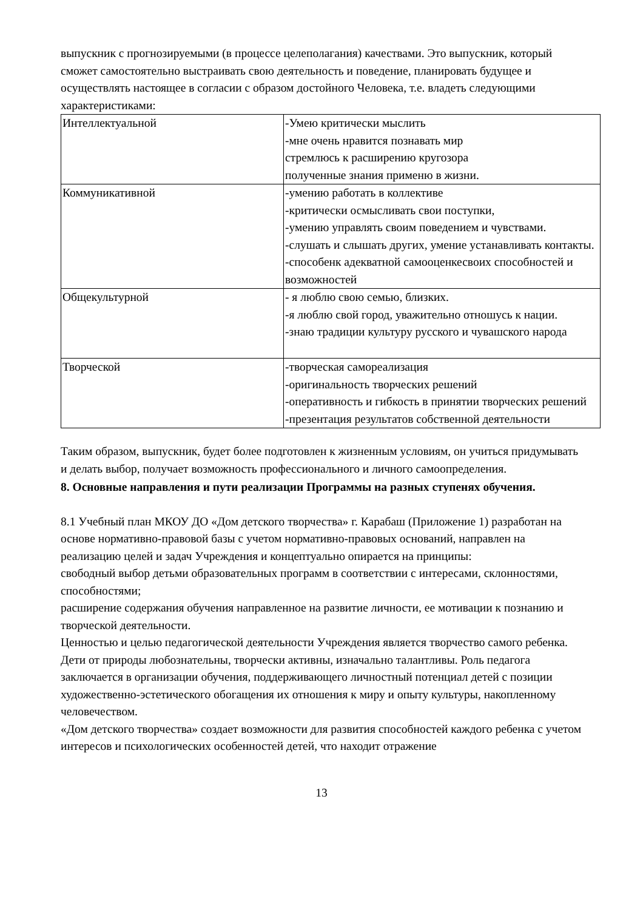выпускник с прогнозируемыми (в процессе целеполагания) качествами. Это выпускник, который сможет самостоятельно выстраивать свою деятельность и поведение, планировать будущее и осуществлять настоящее в согласии с образом достойного Человека, т.е. владеть следующими характеристиками:
| Интеллектуальной | -Умею критически мыслить -мне очень нравится познавать мир стремлюсь к расширению кругозора полученные знания применю в жизни. |
| Коммуникативной | -умению работать в коллективе -критически осмысливать свои поступки, -умению управлять своим поведением и чувствами. -слушать и слышать других, умение устанавливать контакты. -способенк адекватной самооценкесвоих способностей и возможностей |
| Общекультурной | - я люблю свою семью, близких. -я люблю свой город, уважительно отношусь к нации. -знаю традиции культуру русского и чувашского народа |
| Творческой | -творческая самореализация -оригинальность творческих решений -оперативность и гибкость в принятии творческих решений -презентация результатов собственной деятельности |
Таким образом, выпускник, будет более подготовлен к жизненным условиям, он учиться придумывать и делать выбор, получает возможность профессионального и личного самоопределения.
8. Основные направления и пути реализации Программы на разных ступенях обучения.
8.1 Учебный план МКОУ ДО «Дом детского творчества» г. Карабаш (Приложение 1) разработан на основе нормативно-правовой базы с учетом нормативно-правовых оснований, направлен на реализацию целей и задач Учреждения и концептуально опирается на принципы:
свободный выбор детьми образовательных программ в соответствии с интересами, склонностями, способностями;
расширение содержания обучения направленное на развитие личности, ее мотивации к познанию и творческой деятельности.
Ценностью и целью педагогической деятельности Учреждения является творчество самого ребенка. Дети от природы любознательны, творчески активны, изначально талантливы. Роль педагога заключается в организации обучения, поддерживающего личностный потенциал детей с позиции художественно-эстетического обогащения их отношения к миру и опыту культуры, накопленному человечеством.
«Дом детского творчества» создает возможности для развития способностей каждого ребенка с учетом интересов и психологических особенностей детей, что находит отражение
13